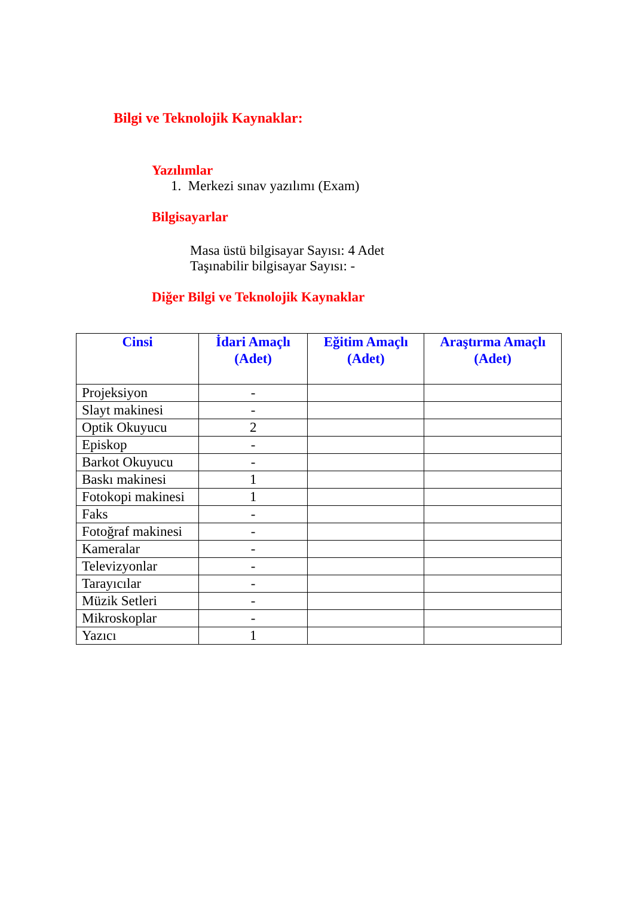Bilgi ve Teknolojik Kaynaklar:
Yazılımlar
1. Merkezi sınav yazılımı (Exam)
Bilgisayarlar
Masa üstü bilgisayar Sayısı: 4 Adet
Taşınabilir bilgisayar Sayısı: -
Diğer Bilgi ve Teknolojik Kaynaklar
| Cinsi | İdari Amaçlı (Adet) | Eğitim Amaçlı (Adet) | Araştırma Amaçlı (Adet) |
| --- | --- | --- | --- |
| Projeksiyon | - | | |
| Slayt makinesi | - | | |
| Optik Okuyucu | 2 | | |
| Episkop | - | | |
| Barkot Okuyucu | - | | |
| Baskı makinesi | 1 | | |
| Fotokopi makinesi | 1 | | |
| Faks | - | | |
| Fotoğraf makinesi | - | | |
| Kameralar | - | | |
| Televizyonlar | - | | |
| Tarayıcılar | - | | |
| Müzik Setleri | - | | |
| Mikroskoplar | - | | |
| Yazıcı | 1 | | |